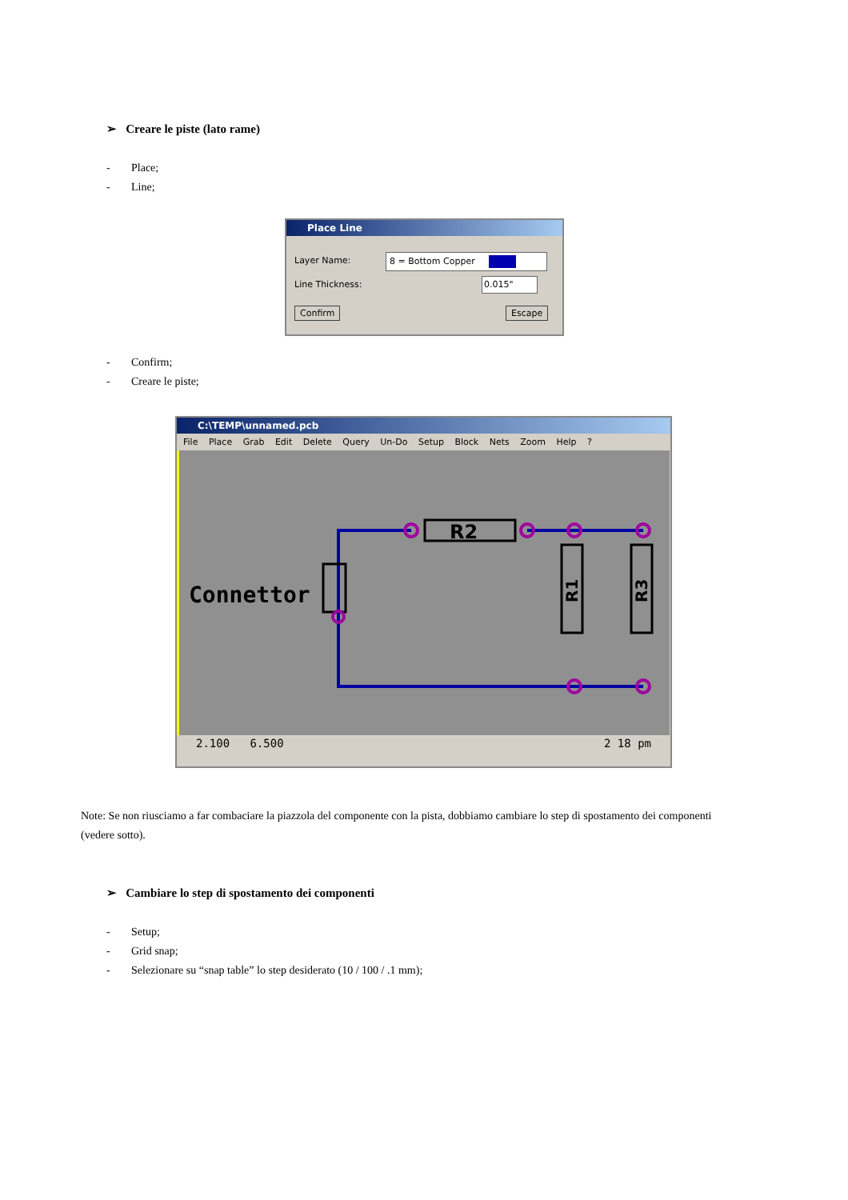➢ Creare le piste (lato rame)
- Place;
- Line;
Place Line
Layer Name: 8 = Bottom Copper
Line Thickness: 0.015"
Confirm Escape
- Confirm;
- Creare le piste;
C:\TEMP\unnamed.pcb
File Place Grab Edit Delete Query Un-Do Setup Block Nets Zoom Help ?
Connettor
R2
R1
R3
2.100 6.500 2 18 pm
Note: Se non riusciamo a far combaciare la piazzola del componente con la pista, dobbiamo cambiare lo step di spostamento dei componenti (vedere sotto).
➢ Cambiare lo step di spostamento dei componenti
- Setup;
- Grid snap;
- Selezionare su “snap table” lo step desiderato (10 / 100 / .1 mm);